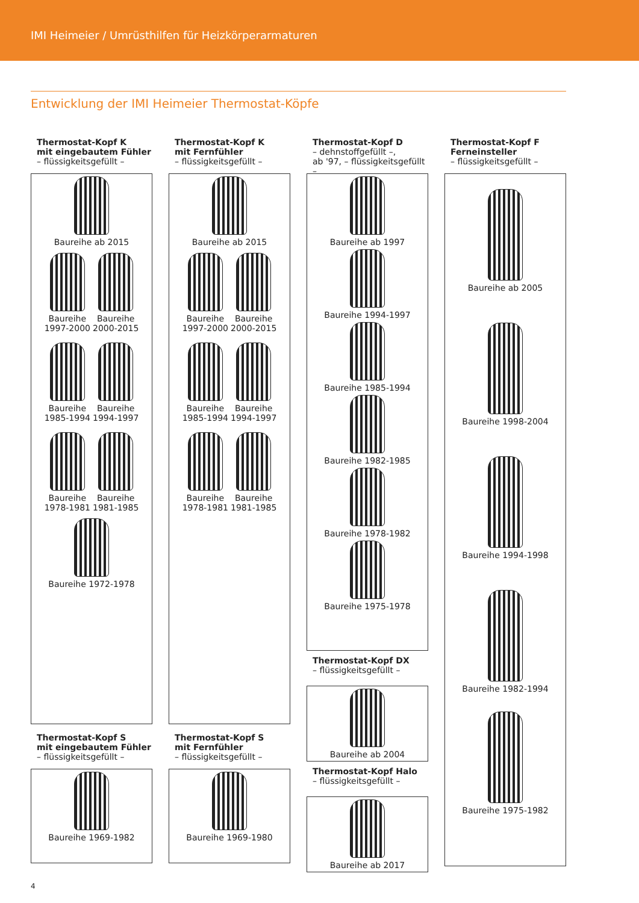IMI Heimeier / Umrüsthilfen für Heizkörperarmaturen
Entwicklung der IMI Heimeier Thermostat-Köpfe
Thermostat-Kopf K
mit eingebautem Fühler
– flüssigkeitsgefüllt –
Baureihe ab 2015
Baureihe
1997-2000
Baureihe
2000-2015
Baureihe
1985-1994
Baureihe
1994-1997
Baureihe
1978-1981
Baureihe
1981-1985
Baureihe 1972-1978
Thermostat-Kopf S
mit eingebautem Fühler
– flüssigkeitsgefüllt –
Baureihe 1969-1982
Thermostat-Kopf K
mit Fernfühler
– flüssigkeitsgefüllt –
Baureihe ab 2015
Baureihe
1997-2000
Baureihe
2000-2015
Baureihe
1985-1994
Baureihe
1994-1997
Baureihe
1978-1981
Baureihe
1981-1985
Thermostat-Kopf S
mit Fernfühler
– flüssigkeitsgefüllt –
Baureihe 1969-1980
Thermostat-Kopf D
– dehnstoffgefüllt –,
ab '97, – flüssigkeitsgefüllt –
Baureihe ab 1997
Baureihe 1994-1997
Baureihe 1985-1994
Baureihe 1982-1985
Baureihe 1978-1982
Baureihe 1975-1978
Thermostat-Kopf DX
– flüssigkeitsgefüllt –
Baureihe ab 2004
Thermostat-Kopf Halo
– flüssigkeitsgefüllt –
Baureihe ab 2017
Thermostat-Kopf F
Ferneinsteller
– flüssigkeitsgefüllt –
Baureihe ab 2005
Baureihe 1998-2004
Baureihe 1994-1998
Baureihe 1982-1994
Baureihe 1975-1982
4